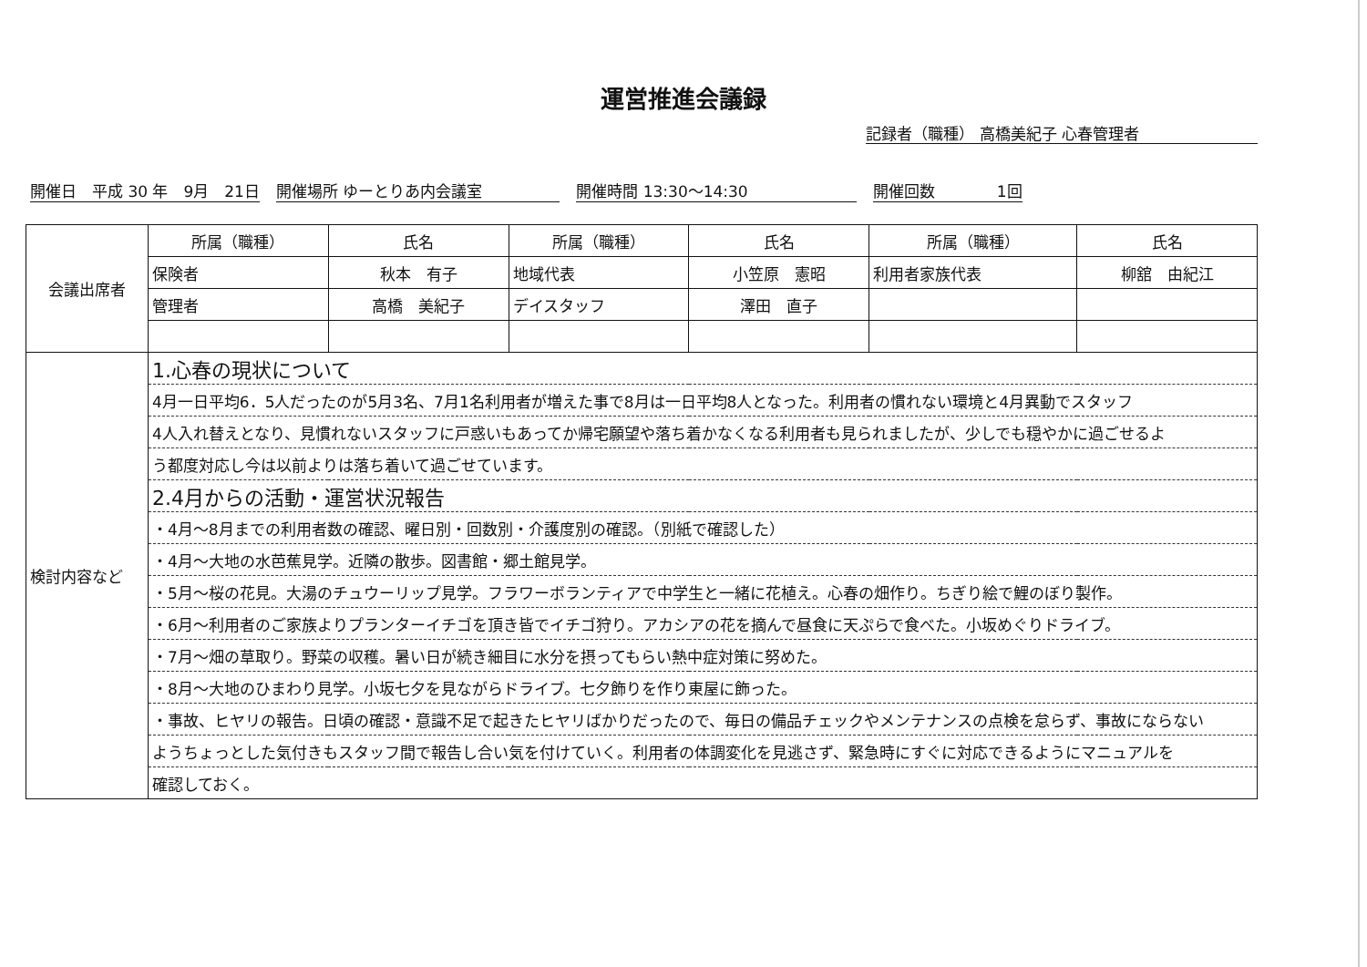運営推進会議録
記録者（職種） 高橋美紀子 心春管理者
開催日　平成 30 年　9月　21日 開催場所 ゆーとりあ内会議室　　　　　 開催時間 13:30～14:30　　　　　　　 開催回数　　　　1回
| 会議出席者 | 所属（職種） | 氏名 | 所属（職種） | 氏名 | 所属（職種） | 氏名 |
| | 保険者 | 秋本 有子 | 地域代表 | 小笠原 憲昭 | 利用者家族代表 | 柳舘 由紀江 |
| | 管理者 | 高橋 美紀子 | デイスタッフ | 澤田 直子 | | |
| 検討内容など | 1.心春の現状について | | | | | |
| | 4月一日平均6．5人だったのが5月3名、7月1名利用者が増えた事で8月は一日平均8人となった。利用者の慣れない環境と4月異動でスタッフ | | | | | |
| | 4人入れ替えとなり、見慣れないスタッフに戸惑いもあってか帰宅願望や落ち着かなくなる利用者も見られましたが、少しでも穏やかに過ごせるよ | | | | | |
| | う都度対応し今は以前よりは落ち着いて過ごせています。 | | | | | |
| | 2.4月からの活動・運営状況報告 | | | | | |
| | ・4月～8月までの利用者数の確認、曜日別・回数別・介護度別の確認。（別紙で確認した） | | | | | |
| | ・4月～大地の水芭蕉見学。近隣の散歩。図書館・郷土館見学。 | | | | | |
| | ・5月～桜の花見。大湯のチュウーリップ見学。フラワーボランティアで中学生と一緒に花植え。心春の畑作り。ちぎり絵で鯉のぼり製作。 | | | | | |
| | ・6月～利用者のご家族よりプランターイチゴを頂き皆でイチゴ狩り。アカシアの花を摘んで昼食に天ぷらで食べた。小坂めぐりドライブ。 | | | | | |
| | ・7月～畑の草取り。野菜の収穫。暑い日が続き細目に水分を摂ってもらい熱中症対策に努めた。 | | | | | |
| | ・8月～大地のひまわり見学。小坂七夕を見ながらドライブ。七夕飾りを作り東屋に飾った。 | | | | | |
| | ・事故、ヒヤリの報告。日頃の確認・意識不足で起きたヒヤリばかりだったので、毎日の備品チェックやメンテナンスの点検を怠らず、事故にならない | | | | | |
| | ようちょっとした気付きもスタッフ間で報告し合い気を付けていく。利用者の体調変化を見逃さず、緊急時にすぐに対応できるようにマニュアルを | | | | | |
| | 確認しておく。 | | | | | |